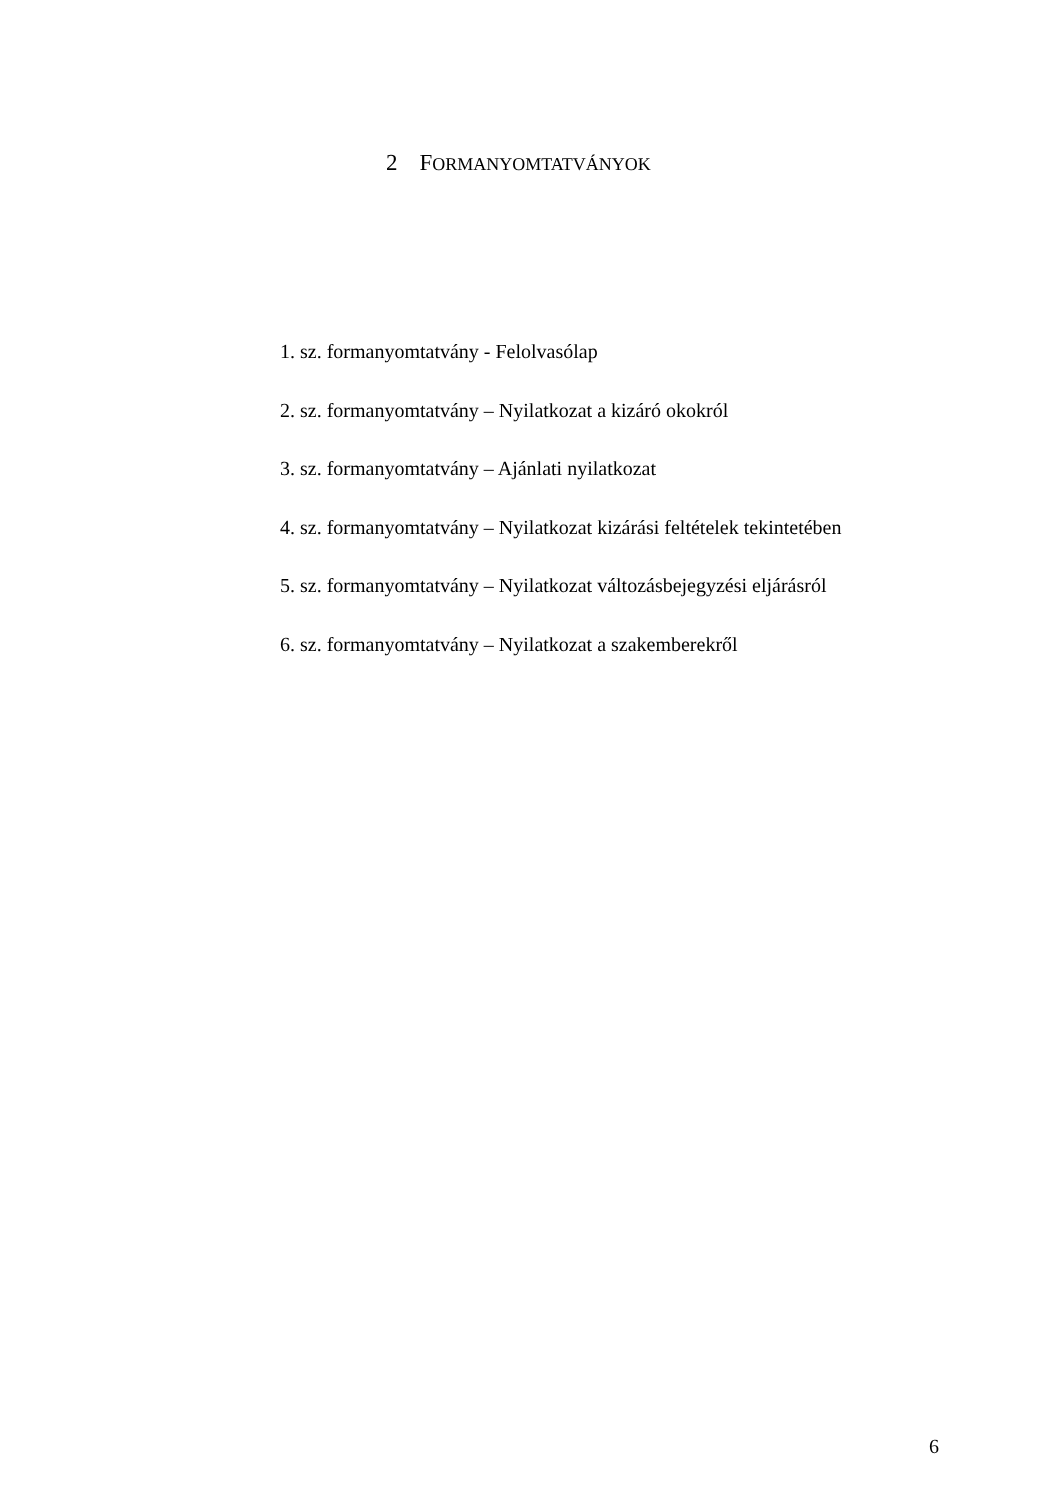2 FORMANYOMTATVÁNYOK
1. sz. formanyomtatvány - Felolvasólap
2. sz. formanyomtatvány – Nyilatkozat a kizáró okokról
3. sz. formanyomtatvány – Ajánlati nyilatkozat
4. sz. formanyomtatvány – Nyilatkozat kizárási feltételek tekintetében
5. sz. formanyomtatvány – Nyilatkozat változásbejegyzési eljárásról
6. sz. formanyomtatvány – Nyilatkozat a szakemberekről
6